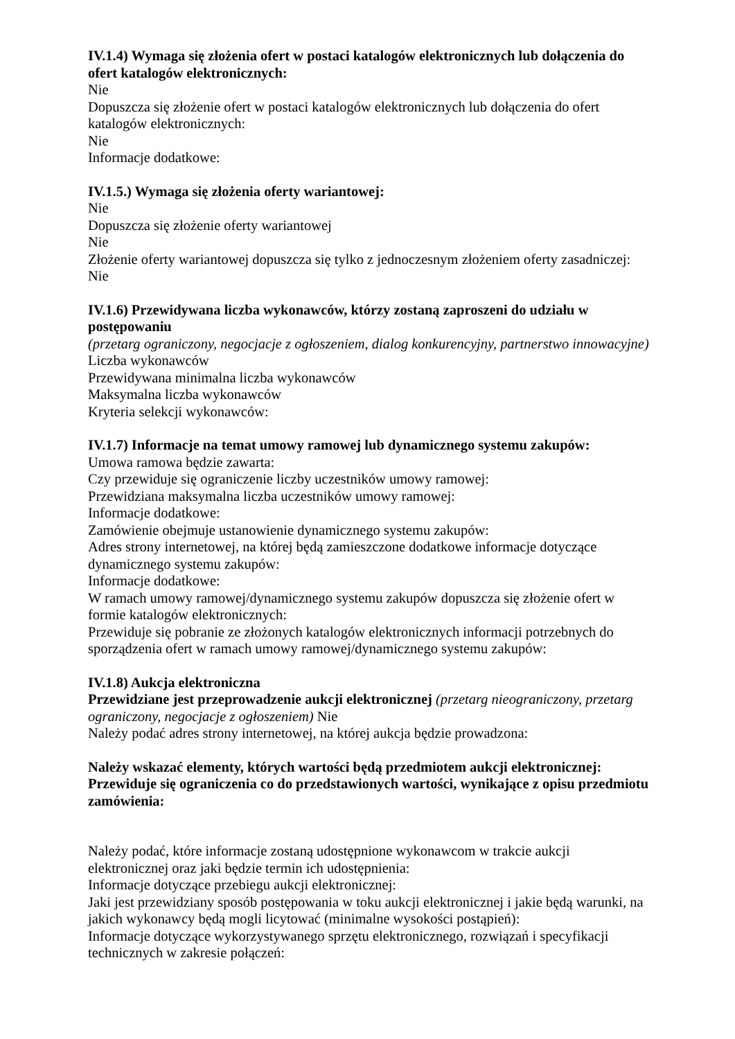IV.1.4) Wymaga się złożenia ofert w postaci katalogów elektronicznych lub dołączenia do ofert katalogów elektronicznych:
Nie
Dopuszcza się złożenie ofert w postaci katalogów elektronicznych lub dołączenia do ofert katalogów elektronicznych:
Nie
Informacje dodatkowe:
IV.1.5.) Wymaga się złożenia oferty wariantowej:
Nie
Dopuszcza się złożenie oferty wariantowej
Nie
Złożenie oferty wariantowej dopuszcza się tylko z jednoczesnym złożeniem oferty zasadniczej:
Nie
IV.1.6) Przewidywana liczba wykonawców, którzy zostaną zaproszeni do udziału w postępowaniu
(przetarg ograniczony, negocjacje z ogłoszeniem, dialog konkurencyjny, partnerstwo innowacyjne)
Liczba wykonawców
Przewidywana minimalna liczba wykonawców
Maksymalna liczba wykonawców
Kryteria selekcji wykonawców:
IV.1.7) Informacje na temat umowy ramowej lub dynamicznego systemu zakupów:
Umowa ramowa będzie zawarta:
Czy przewiduje się ograniczenie liczby uczestników umowy ramowej:
Przewidziana maksymalna liczba uczestników umowy ramowej:
Informacje dodatkowe:
Zamówienie obejmuje ustanowienie dynamicznego systemu zakupów:
Adres strony internetowej, na której będą zamieszczone dodatkowe informacje dotyczące dynamicznego systemu zakupów:
Informacje dodatkowe:
W ramach umowy ramowej/dynamicznego systemu zakupów dopuszcza się złożenie ofert w formie katalogów elektronicznych:
Przewiduje się pobranie ze złożonych katalogów elektronicznych informacji potrzebnych do sporządzenia ofert w ramach umowy ramowej/dynamicznego systemu zakupów:
IV.1.8) Aukcja elektroniczna
Przewidziane jest przeprowadzenie aukcji elektronicznej (przetarg nieograniczony, przetarg ograniczony, negocjacje z ogłoszeniem) Nie
Należy podać adres strony internetowej, na której aukcja będzie prowadzona:
Należy wskazać elementy, których wartości będą przedmiotem aukcji elektronicznej:
Przewiduje się ograniczenia co do przedstawionych wartości, wynikające z opisu przedmiotu zamówienia:
Należy podać, które informacje zostaną udostępnione wykonawcom w trakcie aukcji elektronicznej oraz jaki będzie termin ich udostępnienia:
Informacje dotyczące przebiegu aukcji elektronicznej:
Jaki jest przewidziany sposób postępowania w toku aukcji elektronicznej i jakie będą warunki, na jakich wykonawcy będą mogli licytować (minimalne wysokości postąpień):
Informacje dotyczące wykorzystywanego sprzętu elektronicznego, rozwiązań i specyfikacji technicznych w zakresie połączeń: